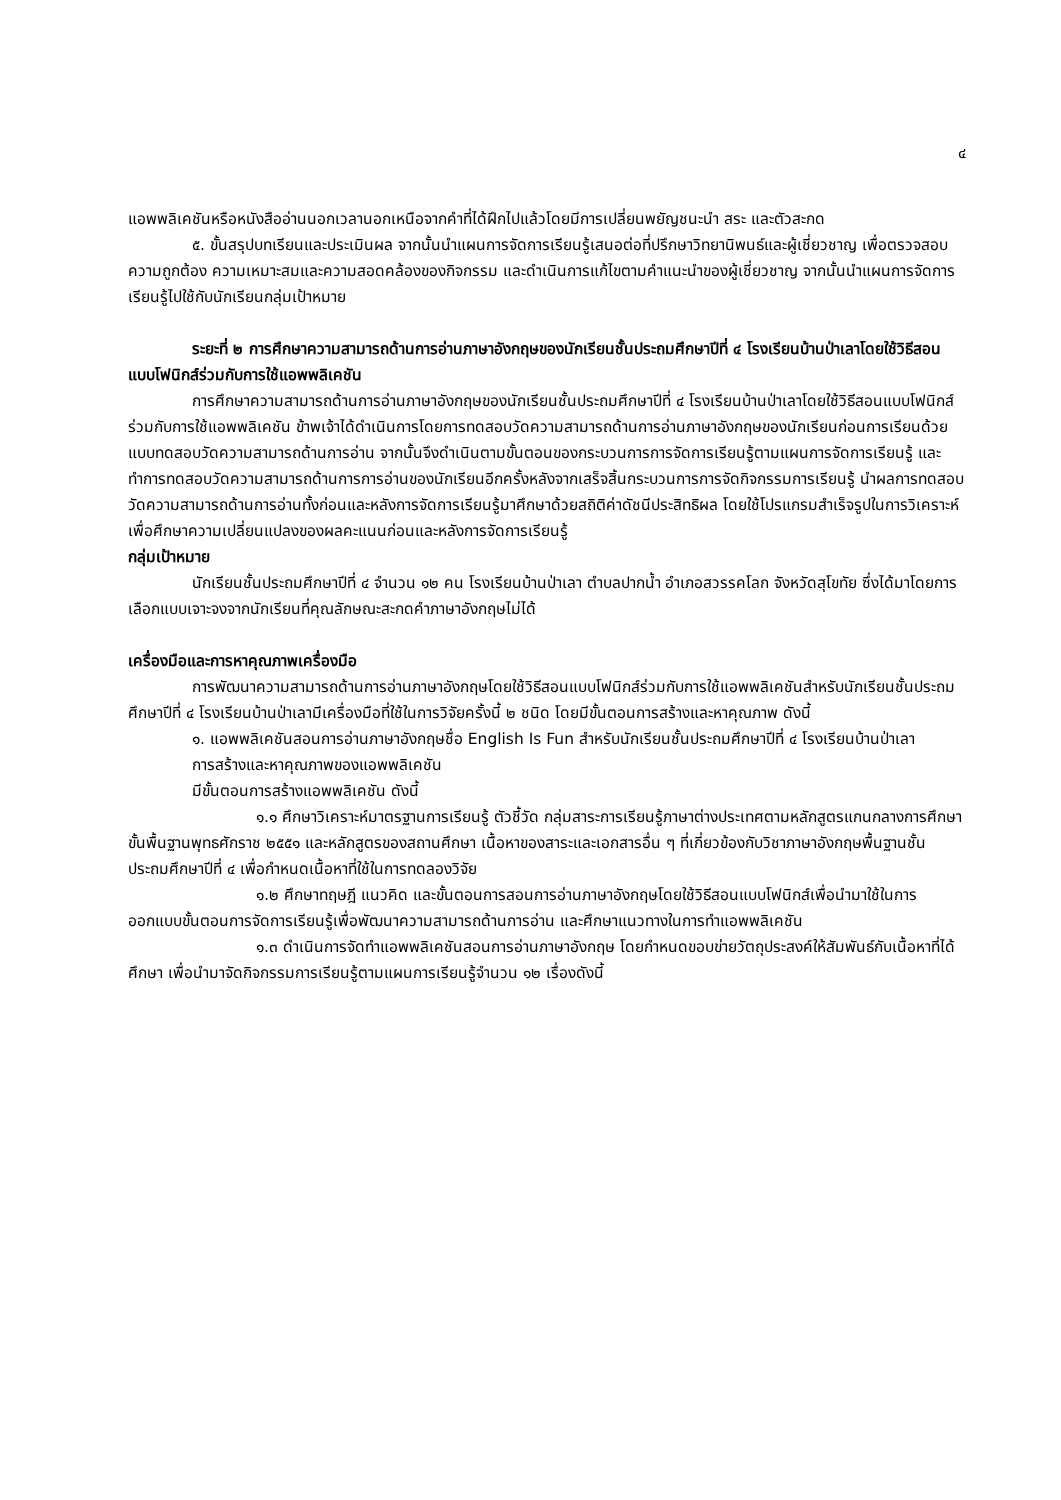๔
แอพพลิเคชันหรือหนังสืออ่านนอกเวลานอกเหนือจากคำที่ได้ฝึกไปแล้วโดยมีการเปลี่ยนพยัญชนะนำ สระ และตัวสะกด
๕. ขั้นสรุปบทเรียนและประเมินผล จากนั้นนำแผนการจัดการเรียนรู้เสนอต่อที่ปรึกษาวิทยานิพนธ์และผู้เชี่ยวชาญ เพื่อตรวจสอบความถูกต้อง ความเหมาะสมและความสอดคล้องของกิจกรรม และดำเนินการแก้ไขตามคำแนะนำของผู้เชี่ยวชาญ จากนั้นนำแผนการจัดการเรียนรู้ไปใช้กับนักเรียนกลุ่มเป้าหมาย
ระยะที่ ๒ การศึกษาความสามารถด้านการอ่านภาษาอังกฤษของนักเรียนชั้นประถมศึกษาปีที่ ๔ โรงเรียนบ้านป่าเลาโดยใช้วิธีสอนแบบโฟนิกส์ร่วมกับการใช้แอพพลิเคชัน
การศึกษาความสามารถด้านการอ่านภาษาอังกฤษของนักเรียนชั้นประถมศึกษาปีที่ ๔ โรงเรียนบ้านป่าเลาโดยใช้วิธีสอนแบบโฟนิกส์ร่วมกับการใช้แอพพลิเคชัน ข้าพเจ้าได้ดำเนินการโดยการทดสอบวัดความสามารถด้านการอ่านภาษาอังกฤษของนักเรียนก่อนการเรียนด้วยแบบทดสอบวัดความสามารถด้านการอ่าน จากนั้นจึงดำเนินตามขั้นตอนของกระบวนการการจัดการเรียนรู้ตามแผนการจัดการเรียนรู้ และทำการทดสอบวัดความสามารถด้านการการอ่านของนักเรียนอีกครั้งหลังจากเสร็จสิ้นกระบวนการการจัดกิจกรรมการเรียนรู้ นำผลการทดสอบวัดความสามารถด้านการอ่านทั้งก่อนและหลังการจัดการเรียนรู้มาศึกษาด้วยสถิติค่าดัชนีประสิทธิผล โดยใช้โปรแกรมสำเร็จรูปในการวิเคราะห์ เพื่อศึกษาความเปลี่ยนแปลงของผลคะแนนก่อนและหลังการจัดการเรียนรู้
กลุ่มเป้าหมาย
นักเรียนชั้นประถมศึกษาปีที่ ๔ จำนวน ๑๒ คน โรงเรียนบ้านป่าเลา ตำบลปากน้ำ อำเภอสวรรคโลก จังหวัดสุโขทัย ซึ่งได้มาโดยการเลือกแบบเจาะจงจากนักเรียนที่คุณลักษณะสะกดคำภาษาอังกฤษไม่ได้
เครื่องมือและการหาคุณภาพเครื่องมือ
การพัฒนาความสามารถด้านการอ่านภาษาอังกฤษโดยใช้วิธีสอนแบบโฟนิกส์ร่วมกับการใช้แอพพลิเคชันสำหรับนักเรียนชั้นประถมศึกษาปีที่ ๔ โรงเรียนบ้านป่าเลามีเครื่องมือที่ใช้ในการวิจัยครั้งนี้ ๒ ชนิด โดยมีขั้นตอนการสร้างและหาคุณภาพ ดังนี้
๑. แอพพลิเคชันสอนการอ่านภาษาอังกฤษชื่อ English Is Fun สำหรับนักเรียนชั้นประถมศึกษาปีที่ ๔ โรงเรียนบ้านป่าเลา
การสร้างและหาคุณภาพของแอพพลิเคชัน
มีขั้นตอนการสร้างแอพพลิเคชัน ดังนี้
๑.๑ ศึกษาวิเคราะห์มาตรฐานการเรียนรู้ ตัวชี้วัด กลุ่มสาระการเรียนรู้ภาษาต่างประเทศตามหลักสูตรแกนกลางการศึกษาขั้นพื้นฐานพุทธศักราช ๒๕๕๑ และหลักสูตรของสถานศึกษา เนื้อหาของสาระและเอกสารอื่น ๆ ที่เกี่ยวข้องกับวิชาภาษาอังกฤษพื้นฐานชั้นประถมศึกษาปีที่ ๔ เพื่อกำหนดเนื้อหาที่ใช้ในการทดลองวิจัย
๑.๒ ศึกษาทฤษฎี แนวคิด และขั้นตอนการสอนการอ่านภาษาอังกฤษโดยใช้วิธีสอนแบบโฟนิกส์เพื่อนำมาใช้ในการออกแบบขั้นตอนการจัดการเรียนรู้เพื่อพัฒนาความสามารถด้านการอ่าน และศึกษาแนวทางในการทำแอพพลิเคชัน
๑.๓ ดำเนินการจัดทำแอพพลิเคชันสอนการอ่านภาษาอังกฤษ โดยกำหนดขอบข่ายวัตถุประสงค์ให้สัมพันธ์กับเนื้อหาที่ได้ศึกษา เพื่อนำมาจัดกิจกรรมการเรียนรู้ตามแผนการเรียนรู้จำนวน ๑๒ เรื่องดังนี้